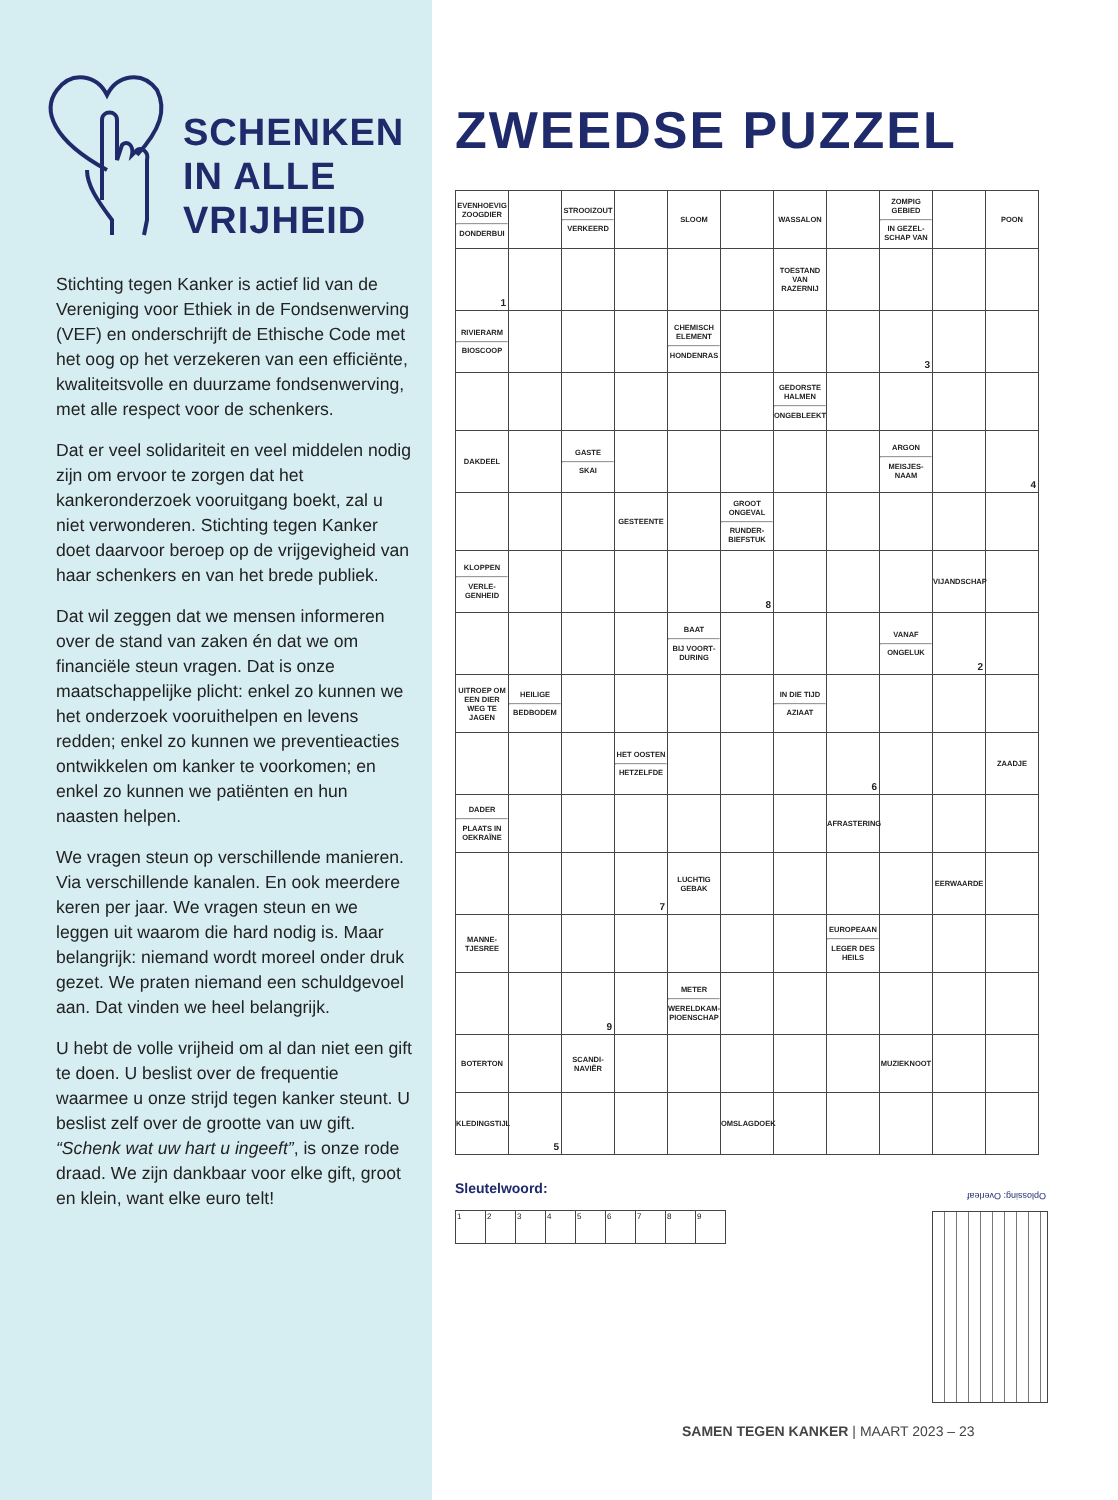SCHENKEN
IN ALLE
VRIJHEID
Stichting tegen Kanker is actief lid van de Vereniging voor Ethiek in de Fondsen­werving (VEF) en onderschrijft de Ethische Code met het oog op het verzekeren van een efficiënte, kwaliteitsvolle en duurzame fondsenwerving, met alle respect voor de schenkers.
Dat er veel solidariteit en veel middelen nodig zijn om ervoor te zorgen dat het kankeronderzoek vooruitgang boekt, zal u niet verwonderen. Stichting tegen Kanker doet daarvoor beroep op de vrijgevigheid van haar schenkers en van het brede publiek.
Dat wil zeggen dat we mensen infor­meren over de stand van zaken én dat we om financiële steun vragen. Dat is onze maatschappelijke plicht: enkel zo kunnen we het onderzoek vooruithelpen en levens redden; enkel zo kunnen we preventieacties ontwikkelen om kanker te voorkomen; en enkel zo kunnen we patiënten en hun naasten helpen.
We vragen steun op verschillende manieren. Via verschillende kanalen. En ook meerdere keren per jaar. We vragen steun en we leggen uit waarom die hard nodig is. Maar belangrijk: niemand wordt moreel onder druk gezet. We praten niemand een schuldgevoel aan. Dat vinden we heel belangrijk.
U hebt de volle vrijheid om al dan niet een gift te doen. U beslist over de frequentie waarmee u onze strijd tegen kanker steunt. U beslist zelf over de grootte van uw gift. “Schenk wat uw hart u ingeeft”, is onze rode draad. We zijn dankbaar voor elke gift, groot en klein, want elke euro telt!
ZWEEDSE PUZZEL
| EVENHOEVIG ZOOGDIER DONDERBUI | | STROOIZOUT VERKEERD | | SLOOM | | WASSALON | | ZOMPIG GEBIED IN GEZEL­SCHAP VAN | | POON |
| 1 | | | | | | TOESTAND VAN RAZERNIJ | | | | |
| RIVIERARM BIOSCOOP | | | | CHEMISCH ELEMENT HONDENRAS | | | | 3 | | |
| | | | | | | GEDORSTE HALMEN ONGEBLEEKT | | | | |
| DAKDEEL | | GASTE SKAI | | | | | | ARGON MEISJES­NAAM | | 4 |
| | | | GESTEENTE | | GROOT ONGEVAL RUNDER­BIEFSTUK | | | | | |
| KLOPPEN VERLE­GENHEID | | | | | 8 | | | | VIJANDSCHAP | |
| | | | | BAAT BIJ VOORT­DURING | | | | VANAF ONGELUK | 2 | |
| UITROEP OM EEN DIER WEG TE JAGEN | HEILIGE BEDBODEM | | | | | IN DIE TIJD AZIAAT | | | | |
| | | | HET OOSTEN HETZELFDE | | | | 6 | | | ZAADJE |
| DADER PLAATS IN OEKRAÏNE | | | | | | | AFRASTERING | | | |
| | | | 7 | LUCHTIG GEBAK | | | | | EERWAARDE | |
| MANNE­TJESREE | | | | | | | EUROPEAAN LEGER DES HEILS | | | |
| | | 9 | | METER WERELDKAM­PIOENSCHAP | | | | | | |
| BOTERTON | | SCANDI­NAVIËR | | | | | | MUZIEKNOOT | | |
| KLEDINGSTIJL | 5 | | | | OMSLAGDOEK | | | | | |
Sleutelwoord:
| 1 | 2 | 3 | 4 | 5 | 6 | 7 | 8 | 9 |
Oplossing: Overleaf
SAMEN TEGEN KANKER | MAART 2023 – 23